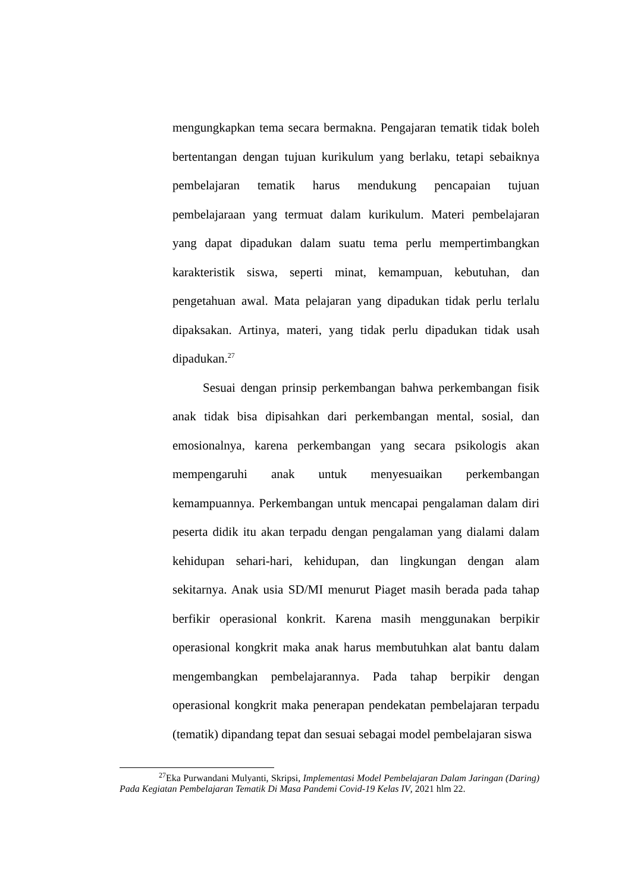mengungkapkan tema secara bermakna. Pengajaran tematik tidak boleh bertentangan dengan tujuan kurikulum yang berlaku, tetapi sebaiknya pembelajaran tematik harus mendukung pencapaian tujuan pembelajaraan yang termuat dalam kurikulum. Materi pembelajaran yang dapat dipadukan dalam suatu tema perlu mempertimbangkan karakteristik siswa, seperti minat, kemampuan, kebutuhan, dan pengetahuan awal. Mata pelajaran yang dipadukan tidak perlu terlalu dipaksakan. Artinya, materi, yang tidak perlu dipadukan tidak usah dipadukan.<sup>27</sup>
Sesuai dengan prinsip perkembangan bahwa perkembangan fisik anak tidak bisa dipisahkan dari perkembangan mental, sosial, dan emosionalnya, karena perkembangan yang secara psikologis akan mempengaruhi anak untuk menyesuaikan perkembangan kemampuannya. Perkembangan untuk mencapai pengalaman dalam diri peserta didik itu akan terpadu dengan pengalaman yang dialami dalam kehidupan sehari-hari, kehidupan, dan lingkungan dengan alam sekitarnya. Anak usia SD/MI menurut Piaget masih berada pada tahap berfikir operasional konkrit. Karena masih menggunakan berpikir operasional kongkrit maka anak harus membutuhkan alat bantu dalam mengembangkan pembelajarannya. Pada tahap berpikir dengan operasional kongkrit maka penerapan pendekatan pembelajaran terpadu (tematik) dipandang tepat dan sesuai sebagai model pembelajaran siswa
<sup>27</sup> Eka Purwandani Mulyanti, Skripsi, Implementasi Model Pembelajaran Dalam Jaringan (Daring) Pada Kegiatan Pembelajaran Tematik Di Masa Pandemi Covid-19 Kelas IV, 2021 hlm 22.